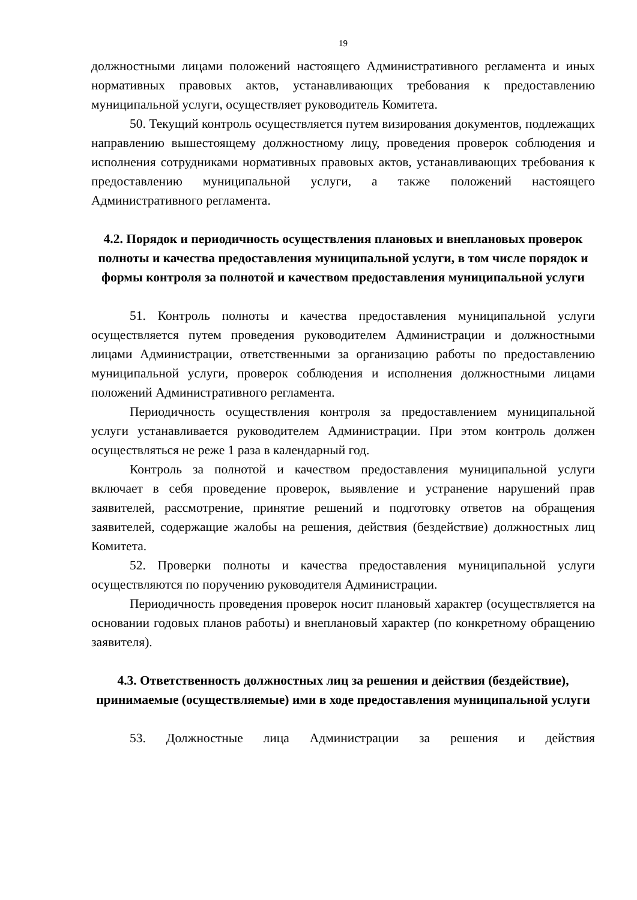19
должностными лицами положений настоящего Административного регламента и иных нормативных правовых актов, устанавливающих требования к предоставлению муниципальной услуги, осуществляет руководитель Комитета.
50. Текущий контроль осуществляется путем визирования документов, подлежащих направлению вышестоящему должностному лицу, проведения проверок соблюдения и исполнения сотрудниками нормативных правовых актов, устанавливающих требования к предоставлению муниципальной услуги, а также положений настоящего Административного регламента.
4.2. Порядок и периодичность осуществления плановых и внеплановых проверок полноты и качества предоставления муниципальной услуги, в том числе порядок и формы контроля за полнотой и качеством предоставления муниципальной услуги
51. Контроль полноты и качества предоставления муниципальной услуги осуществляется путем проведения руководителем Администрации и должностными лицами Администрации, ответственными за организацию работы по предоставлению муниципальной услуги, проверок соблюдения и исполнения должностными лицами положений Административного регламента.
Периодичность осуществления контроля за предоставлением муниципальной услуги устанавливается руководителем Администрации. При этом контроль должен осуществляться не реже 1 раза в календарный год.
Контроль за полнотой и качеством предоставления муниципальной услуги включает в себя проведение проверок, выявление и устранение нарушений прав заявителей, рассмотрение, принятие решений и подготовку ответов на обращения заявителей, содержащие жалобы на решения, действия (бездействие) должностных лиц Комитета.
52. Проверки полноты и качества предоставления муниципальной услуги осуществляются по поручению руководителя Администрации.
Периодичность проведения проверок носит плановый характер (осуществляется на основании годовых планов работы) и внеплановый характер (по конкретному обращению заявителя).
4.3. Ответственность должностных лиц за решения и действия (бездействие), принимаемые (осуществляемые) ими в ходе предоставления муниципальной услуги
53. Должностные лица Администрации за решения и действия